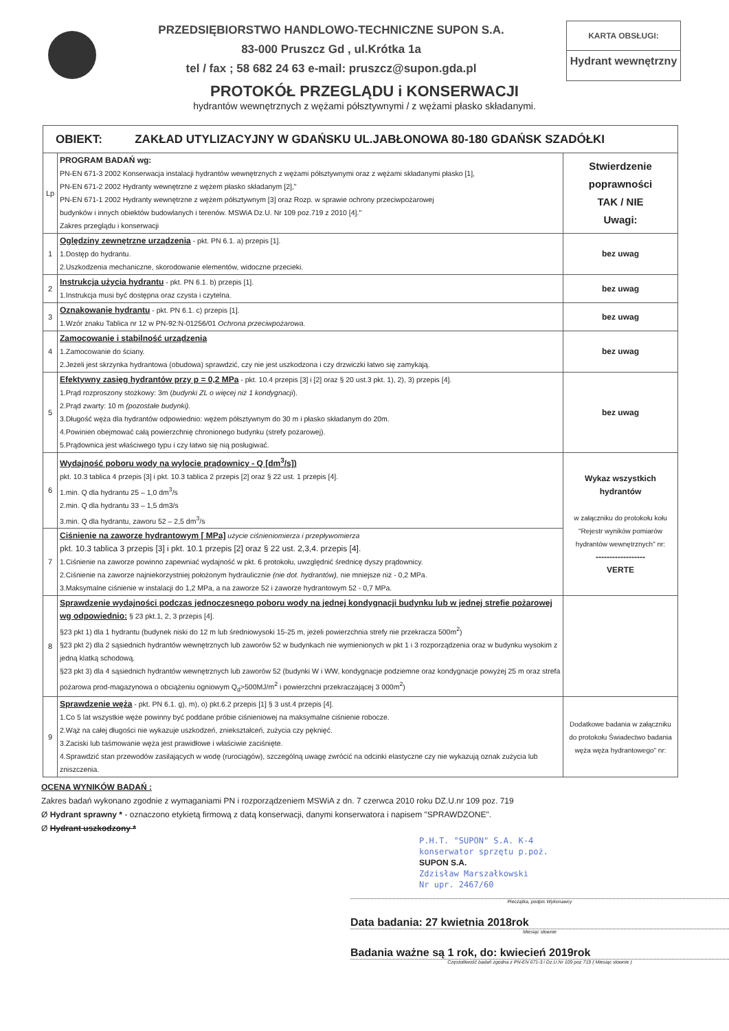PRZEDSIĘBIORSTWO HANDLOWO-TECHNICZNE SUPON S.A.
83-000 Pruszcz Gd , ul.Krótka 1a
tel / fax ; 58 682 24 63 e-mail: pruszcz@supon.gda.pl
KARTA OBSŁUGI:
Hydrant wewnętrzny
PROTOKÓŁ PRZEGLĄDU i KONSERWACJI
hydrantów wewnętrznych z wężami półsztywnymi / z wężami płasko składanymi.
| OBIEKT: ZAKŁAD UTYLIZACYJNY W GDAŃSKU UL.JABŁONOWA 80-180 GDAŃSK SZADÓŁKI | | |
| Lp | PROGRAM BADAŃ wg: PN-EN 671-3 2002 Konserwacja instalacji hydrantów wewnętrznych z wężami półsztywnymi oraz z wężami składanymi płasko [1], PN-EN 671-2 2002 Hydranty wewnętrzne z wężem płasko składanym [2]," PN-EN 671-1 2002 Hydranty wewnętrzne z wężem półsztywnym [3] oraz Rozp. w sprawie ochrony przeciwpożarowej budynków i innych obiektów budowlanych i terenów. MSWiA Dz.U. Nr 109 poz.719 z 2010 [4]." Zakres przeglądu i konserwacji | Stwierdzenie poprawności TAK / NIE Uwagi: |
| 1 | Oględziny zewnętrzne urządzenia - pkt. PN 6.1. a) przepis [1]. 1.Dostęp do hydrantu. 2.Uszkodzenia mechaniczne, skorodowanie elementów, widoczne przecieki. | bez uwag |
| 2 | Instrukcja użycia hydrantu - pkt. PN 6.1. b) przepis [1]. 1.Instrukcja musi być dostępna oraz czysta i czytelna. | bez uwag |
| 3 | Oznakowanie hydrantu - pkt. PN 6.1. c) przepis [1]. 1.Wzór znaku Tablica nr 12 w PN-92:N-01256/01 Ochrona przeciwpożarowa. | bez uwag |
| 4 | Zamocowanie i stabilność urządzenia 1.Zamocowanie do ściany. 2.Jeżeli jest skrzynka hydrantowa (obudowa) sprawdzić, czy nie jest uszkodzona i czy drzwiczki łatwo się zamykają. | bez uwag |
| 5 | Efektywny zasięg hydrantów przy p = 0,2 MPa - pkt. 10.4 przepis [3] i [2] oraz § 20 ust.3 pkt. 1), 2), 3) przepis [4]. 1.Prąd rozproszony stożkowy: 3m ( budynki ZL o więcej niż 1 kondygnacji ). 2.Prąd zwarty: 10 m (pozostałe budynki). 3.Długość węża dla hydrantów odpowiednio: wężem półsztywnym do 30 m i płasko składanym do 20m. 4.Powinien obejmować całą powierzchnię chronionego budynku (strefy pożarowej). 5.Prądownica jest właściwego typu i czy łatwo się nią posługiwać. | bez uwag |
| 6 | Wydajność poboru wody na wylocie prądownicy - Q [dm<sup>3</sup>/s]) pkt. 10.3 tablica 4 przepis [3] i pkt. 10.3 tablica 2 przepis [2] oraz § 22 ust. 1 przepis [4]. 1.min. Q dla hydrantu 25 – 1,0 dm<sup>3</sup>/s 2.min. Q dla hydrantu 33 – 1,5 dm3/s 3.min. Q dla hydrantu, zaworu 52 – 2,5 dm<sup>3</sup>/s | Wykaz wszystkich hydrantów w załączniku do protokołu kołu "Rejestr wyników pomiarów hydrantów wewnętrznych" nr: ------------------ VERTE |
| 7 | Ciśnienie na zaworze hydrantowym [ MPa] użycie ciśnieniomierza i przepływomierza pkt. 10.3 tablica 3 przepis [3] i pkt. 10.1 przepis [2] oraz § 22 ust. 2,3,4. przepis [4]. 1.Ciśnienie na zaworze powinno zapewniać wydajność w pkt. 6 protokołu, uwzględnić średnicę dyszy prądownicy. 2.Ciśnienie na zaworze najniekorzystniej położonym hydraulicznie (nie dot. hydrantów), nie mniejsze niż - 0,2 MPa. 3.Maksymalne ciśnienie w instalacji do 1,2 MPa, a na zaworze 52 i zaworze hydrantowym 52 - 0,7 MPa. | |
| 8 | Sprawdzenie wydajności podczas jednoczesnego poboru wody na jednej kondygnacji budynku lub w jednej strefie pożarowej wg odpowiednio: § 23 pkt.1, 2, 3 przepis [4]. §23 pkt 1) dla 1 hydrantu (budynek niski do 12 m lub średniowysoki 15-25 m, jeżeli powierzchnia strefy nie przekracza 500m<sup>2</sup>) §23 pkt 2) dla 2 sąsiednich hydrantów wewnętrznych lub zaworów 52 w budynkach nie wymienionych w pkt 1 i 3 rozporządzenia oraz w budynku wysokim z jedną klatką schodową. §23 pkt 3) dla 4 sąsiednich hydrantów wewnętrznych lub zaworów 52 (budynki W i WW, kondygnacje podziemne oraz kondygnacje powyżej 25 m oraz strefa pożarowa prod-magazynowa o obciążeniu ogniowym Q<sub>d</sub>>500MJ/m<sup>2</sup> i powierzchni przekraczającej 3 000m<sup>2</sup>) | |
| 9 | Sprawdzenie węża - pkt. PN 6.1. g), m), o) pkt.6.2 przepis [1] § 3 ust.4 przepis [4]. 1.Co 5 lat wszystkie węże powinny być poddane próbie ciśnieniowej na maksymalne ciśnienie robocze. 2.Wąż na całej długości nie wykazuje uszkodzeń, zniekształceń, zużycia czy pęknięć. 3.Zaciski lub taśmowanie węża jest prawidłowe i właściwie zaciśnięte. 4.Sprawdzić stan przewodów zasilających w wodę (rurociągów), szczególną uwagę zwrócić na odcinki elastyczne czy nie wykazują oznak zużycia lub zniszczenia. | Dodatkowe badania w załączniku do protokołu Świadectwo badania węża węża hydrantowego" nr: |
OCENA WYNIKÓW BADAŃ :
Zakres badań wykonano zgodnie z wymaganiami PN i rozporządzeniem MSWiA z dn. 7 czerwca 2010 roku DZ.U.nr 109 poz. 719
Ø Hydrant sprawny * - oznaczono etykietą firmową z datą konserwacji, danymi konserwatora i napisem "SPRAWDZONE".
Ø Hydrant uszkodzony *
P.H.T. "SUPON" S.A. K-4
konserwator sprzętu p.poż.
SUPON S.A.
Zdzisław Marszałkowski
Nr upr. 2467/60
Pieczątka, podpis Wykonawcy
Data badania: 27 kwietnia 2018rok
Miesiąc słownie
Badania ważne są 1 rok, do: kwiecień 2019rok
Częstotliwość badań zgodna z PN-EN 671-3 i Dz.U.Nr 109 poz 719 ( Miesiąc słownie )